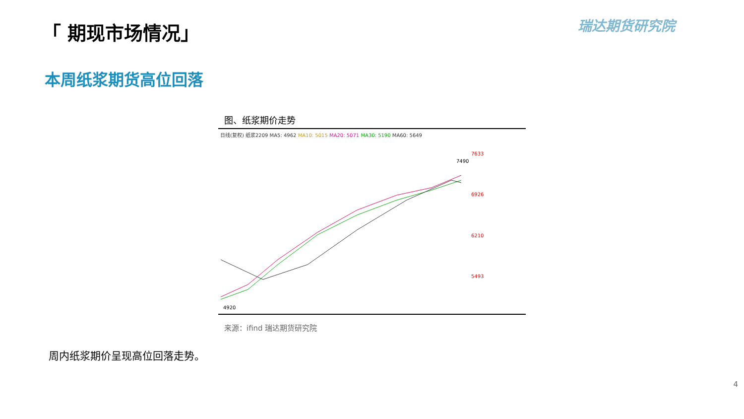「 期现市场情况」 瑞达期货研究院
本周纸浆期货高位回落
图、纸浆期价走势
日线(复权) 纸浆2209 MA5: 4962 MA10: 5015 MA20: 5071 MA30: 5190 MA60: 5649
7633
6926
6210
5493
7490
4920
来源：ifind 瑞达期货研究院
周内纸浆期价呈现高位回落走势。
4